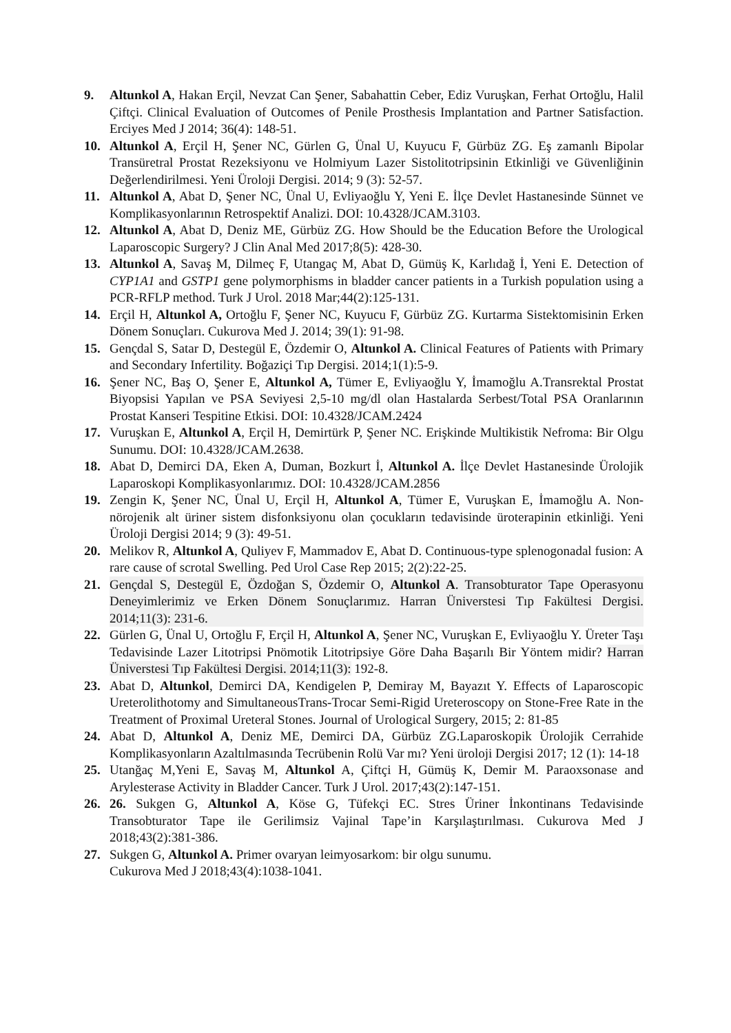9. Altunkol A, Hakan Erçil, Nevzat Can Şener, Sabahattin Ceber, Ediz Vuruşkan, Ferhat Ortoğlu, Halil Çiftçi. Clinical Evaluation of Outcomes of Penile Prosthesis Implantation and Partner Satisfaction. Erciyes Med J 2014; 36(4): 148-51.
10. Altunkol A, Erçil H, Şener NC, Gürlen G, Ünal U, Kuyucu F, Gürbüz ZG. Eş zamanlı Bipolar Transüretral Prostat Rezeksiyonu ve Holmiyum Lazer Sistolitotripsinin Etkinliği ve Güvenliğinin Değerlendirilmesi. Yeni Üroloji Dergisi. 2014; 9 (3): 52-57.
11. Altunkol A, Abat D, Şener NC, Ünal U, Evliyaoğlu Y, Yeni E. İlçe Devlet Hastanesinde Sünnet ve Komplikasyonlarının Retrospektif Analizi. DOI: 10.4328/JCAM.3103.
12. Altunkol A, Abat D, Deniz ME, Gürbüz ZG. How Should be the Education Before the Urological Laparoscopic Surgery? J Clin Anal Med 2017;8(5): 428-30.
13. Altunkol A, Savaş M, Dilmeç F, Utangaç M, Abat D, Gümüş K, Karlıdağ İ, Yeni E. Detection of CYP1A1 and GSTP1 gene polymorphisms in bladder cancer patients in a Turkish population using a PCR-RFLP method. Turk J Urol. 2018 Mar;44(2):125-131.
14. Erçil H, Altunkol A, Ortoğlu F, Şener NC, Kuyucu F, Gürbüz ZG. Kurtarma Sistektomisinin Erken Dönem Sonuçları. Cukurova Med J. 2014; 39(1): 91-98.
15. Gençdal S, Satar D, Destegül E, Özdemir O, Altunkol A. Clinical Features of Patients with Primary and Secondary Infertility. Boğaziçi Tıp Dergisi. 2014;1(1):5-9.
16. Şener NC, Baş O, Şener E, Altunkol A, Tümer E, Evliyaoğlu Y, İmamoğlu A.Transrektal Prostat Biyopsisi Yapılan ve PSA Seviyesi 2,5-10 mg/dl olan Hastalarda Serbest/Total PSA Oranlarının Prostat Kanseri Tespitine Etkisi. DOI: 10.4328/JCAM.2424
17. Vuruşkan E, Altunkol A, Erçil H, Demirtürk P, Şener NC. Erişkinde Multikistik Nefroma: Bir Olgu Sunumu. DOI: 10.4328/JCAM.2638.
18. Abat D, Demirci DA, Eken A, Duman, Bozkurt İ, Altunkol A. İlçe Devlet Hastanesinde Ürolojik Laparoskopi Komplikasyonlarımız. DOI: 10.4328/JCAM.2856
19. Zengin K, Şener NC, Ünal U, Erçil H, Altunkol A, Tümer E, Vuruşkan E, İmamoğlu A. Non-nörojenik alt üriner sistem disfonksiyonu olan çocukların tedavisinde üroterapinin etkinliği. Yeni Üroloji Dergisi 2014; 9 (3): 49-51.
20. Melikov R, Altunkol A, Quliyev F, Mammadov E, Abat D. Continuous-type splenogonadal fusion: A rare cause of scrotal Swelling. Ped Urol Case Rep 2015; 2(2):22-25.
21. Gençdal S, Destegül E, Özdoğan S, Özdemir O, Altunkol A. Transobturator Tape Operasyonu Deneyimlerimiz ve Erken Dönem Sonuçlarımız. Harran Üniverstesi Tıp Fakültesi Dergisi. 2014;11(3): 231-6.
22. Gürlen G, Ünal U, Ortoğlu F, Erçil H, Altunkol A, Şener NC, Vuruşkan E, Evliyaoğlu Y. Üreter Taşı Tedavisinde Lazer Litotripsi Pnömotik Litotripsiye Göre Daha Başarılı Bir Yöntem midir? Harran Üniverstesi Tıp Fakültesi Dergisi. 2014;11(3): 192-8.
23. Abat D, Altunkol, Demirci DA, Kendigelen P, Demiray M, Bayazıt Y. Effects of Laparoscopic Ureterolithotomy and SimultaneousTrans-Trocar Semi-Rigid Ureteroscopy on Stone-Free Rate in the Treatment of Proximal Ureteral Stones. Journal of Urological Surgery, 2015; 2: 81-85
24. Abat D, Altunkol A, Deniz ME, Demirci DA, Gürbüz ZG.Laparoskopik Ürolojik Cerrahide Komplikasyonların Azaltılmasında Tecrübenin Rolü Var mı? Yeni üroloji Dergisi 2017; 12 (1): 14-18
25. Utanğaç M,Yeni E, Savaş M, Altunkol A, Çiftçi H, Gümüş K, Demir M. Paraoxsonase and Arylesterase Activity in Bladder Cancer. Turk J Urol. 2017;43(2):147-151.
26. 26. Sukgen G, Altunkol A, Köse G, Tüfekçi EC. Stres Üriner İnkontinans Tedavisinde Transobturator Tape ile Gerilimsiz Vajinal Tape’in Karşılaştırılması. Cukurova Med J 2018;43(2):381-386.
27. Sukgen G, Altunkol A. Primer ovaryan leimyosarkom: bir olgu sunumu.
Cukurova Med J 2018;43(4):1038-1041.